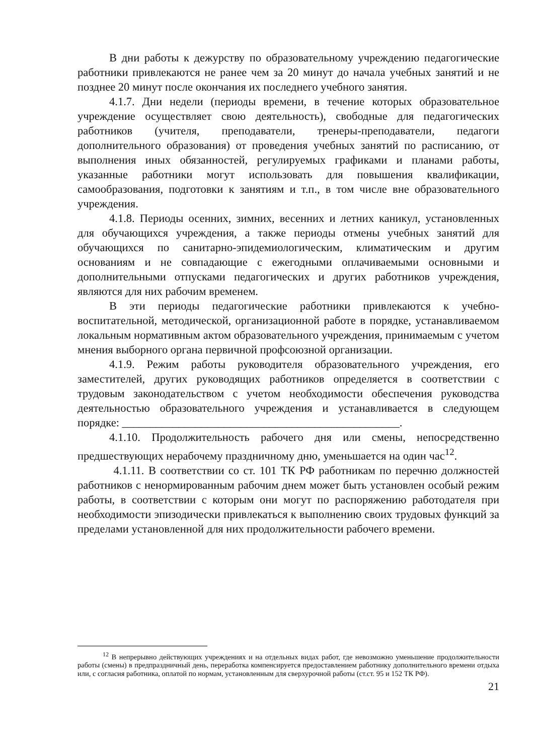В дни работы к дежурству по образовательному учреждению педагогические работники привлекаются не ранее чем за 20 минут до начала учебных занятий и не позднее 20 минут после окончания их последнего учебного занятия.
4.1.7. Дни недели (периоды времени, в течение которых образовательное учреждение осуществляет свою деятельность), свободные для педагогических работников (учителя, преподаватели, тренеры-преподаватели, педагоги дополнительного образования) от проведения учебных занятий по расписанию, от выполнения иных обязанностей, регулируемых графиками и планами работы, указанные работники могут использовать для повышения квалификации, самообразования, подготовки к занятиям и т.п., в том числе вне образовательного учреждения.
4.1.8. Периоды осенних, зимних, весенних и летних каникул, установленных для обучающихся учреждения, а также периоды отмены учебных занятий для обучающихся по санитарно-эпидемиологическим, климатическим и другим основаниям и не совпадающие с ежегодными оплачиваемыми основными и дополнительными отпусками педагогических и других работников учреждения, являются для них рабочим временем.
В эти периоды педагогические работники привлекаются к учебно-воспитательной, методической, организационной работе в порядке, устанавливаемом локальным нормативным актом образовательного учреждения, принимаемым с учетом мнения выборного органа первичной профсоюзной организации.
4.1.9. Режим работы руководителя образовательного учреждения, его заместителей, других руководящих работников определяется в соответствии с трудовым законодательством с учетом необходимости обеспечения руководства деятельностью образовательного учреждения и устанавливается в следующем порядке: _________________________________________________.
4.1.10. Продолжительность рабочего дня или смены, непосредственно предшествующих нерабочему праздничному дню, уменьшается на один час<sup>12</sup>.
4.1.11. В соответствии со ст. 101 ТК РФ работникам по перечню должностей работников с ненормированным рабочим днем может быть установлен особый режим работы, в соответствии с которым они могут по распоряжению работодателя при необходимости эпизодически привлекаться к выполнению своих трудовых функций за пределами установленной для них продолжительности рабочего времени.
<sup>12</sup> В непрерывно действующих учреждениях и на отдельных видах работ, где невозможно уменьшение продолжительности работы (смены) в предпраздничный день, переработка компенсируется предоставлением работнику дополнительного времени отдыха или, с согласия работника, оплатой по нормам, установленным для сверхурочной работы (ст.ст. 95 и 152 ТК РФ).
21